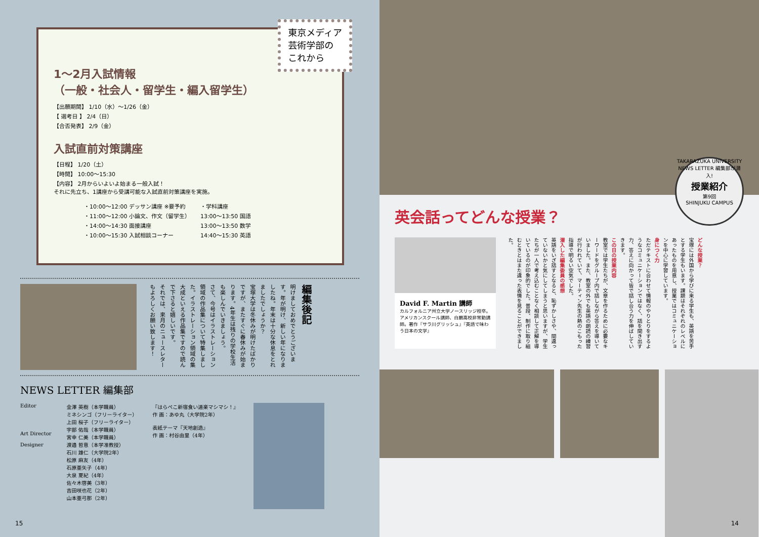東京メディア
芸術学部の
これから
1〜2月入試情報
（一般・社会人・留学生・編入留学生）
【出願期間】 1/10（水）〜1/26（金）
【 選考日 】 2/4（日）
【合否発表】 2/9（金）
入試直前対策講座
【日程】 1/20（土）
【時間】 10:00〜15:30
【内容】 2月からいよいよ始まる一般入試！
それに先立ち、1講座から受講可能な入試直前対策講座を実施。
・10:00〜12:00 デッサン講座 ※要予約
・11:00〜12:00 小論文、作文（留学生）
・14:00〜14:30 面接講座
・10:00〜15:30 入試相談コーナー
・学科講座
13:00〜13:50 国語
13:00〜13:50 数学
14:40〜15:30 英語
編集後記
明けましておめでとうございます。年が明け、新しい年になりましたね。年末は十分な休息をとれましたでしょうか？
宝塚大学は冬休みが明けたばかりですが、またすぐに春休みが始まります。4年生は残りの学校生活も楽しんでいきましょう。
さて、今号はイラストレーション領域の作品集について特集しました。イラストレーション領域の集大成といえる作品集ですので読んで下さると嬉しいです。
それでは、来月のニュースレターもよろしくお願い致します！
NEWS LETTER 編集部
Editor
Art Director
Designer
金澤 英樹（本学職員）
ミネシンゴ（フリーライター）
上田 桜子（フリーライター）
宇部 佑哉（本学職員）
宮幸 仁美（本学職員）
渡邉 哲意（本学准教授）
石川 雄仁（大学院2年）
松原 麻友（4年）
石原亜矢子（4年）
大泉 夏紀（4年）
佐々木啓美（3年）
吉田咲也花（2年）
山本亜弓那（2年）
『はらぺこ新宿食い道楽マシマシ！』
作 画：あゆ丸（大学院2年）
表紙テーマ『天地創造』
作 画：村谷由里（4年）
15
TAKARAZUKA UNIVERSITY
NEWS LETTER 編集部が潜入!
授業紹介
第9回
SHINJUKU CAMPUS
英会話ってどんな授業？
David F. Martin 講師
カルフォルニア州立大学ノースリッジ校卒。アメリカンスクール講師、白鵬高校非常勤講師。著作『サラ川グリッシュ』『英語で味わう日本の文学』
どんな授業？
宝塚には外国から学びに来る学生も、英語を苦手とする学生もいます。課題はそれぞれのレベルにあったものを用意し、授業ではコミュニケーションを中心に学習しています。
身につく力
ただテキストに合わせて情報のやりとりをするようなコミュニケーションではなく、話を聞き出す力、答えに向かって皆で話し合う力を伸ばしていきます。
この日の授業内容
教室では学生たちが、文章を作るために必要なキーワードをグループ内で話しながら答えを導いていました。また、教室の外でも英語の朗読の練習が行われていて、マーティン先生の熱のこもった指導で明るい空気でした。
潜入した編集委員の感想
英語をいざ話すとなると、恥ずかしさや、間違っていないかと気にしてしまうと思いますが、学生たちが一人で考え込むことなく相談して正解を導いているのが印象的でした。普段、制作に取り組むときとはまた違った表情を見ることができました。
14